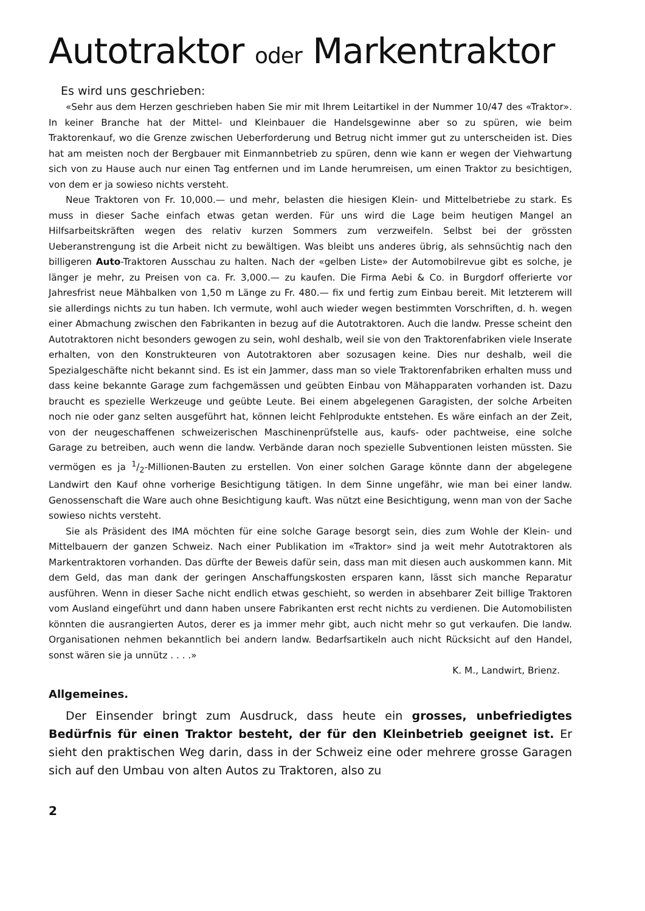Autotraktor oder Markentraktor
Es wird uns geschrieben:
«Sehr aus dem Herzen geschrieben haben Sie mir mit Ihrem Leitartikel in der Nummer 10/47 des «Traktor». In keiner Branche hat der Mittel- und Kleinbauer die Handelsgewinne aber so zu spüren, wie beim Traktorenkauf, wo die Grenze zwischen Ueberforderung und Betrug nicht immer gut zu unterscheiden ist. Dies hat am meisten noch der Bergbauer mit Einmannbetrieb zu spüren, denn wie kann er wegen der Viehwartung sich von zu Hause auch nur einen Tag entfernen und im Lande herumreisen, um einen Traktor zu besichtigen, von dem er ja sowieso nichts versteht.
Neue Traktoren von Fr. 10,000.— und mehr, belasten die hiesigen Klein- und Mittelbetriebe zu stark. Es muss in dieser Sache einfach etwas getan werden. Für uns wird die Lage beim heutigen Mangel an Hilfsarbeitskräften wegen des relativ kurzen Sommers zum verzweifeln. Selbst bei der grössten Ueberanstrengung ist die Arbeit nicht zu bewältigen. Was bleibt uns anderes übrig, als sehnsüchtig nach den billigeren Auto-Traktoren Ausschau zu halten. Nach der «gelben Liste» der Automobilrevue gibt es solche, je länger je mehr, zu Preisen von ca. Fr. 3,000.— zu kaufen. Die Firma Aebi & Co. in Burgdorf offerierte vor Jahresfrist neue Mähbalken von 1,50 m Länge zu Fr. 480.— fix und fertig zum Einbau bereit. Mit letzterem will sie allerdings nichts zu tun haben. Ich vermute, wohl auch wieder wegen bestimmten Vorschriften, d. h. wegen einer Abmachung zwischen den Fabrikanten in bezug auf die Autotraktoren. Auch die landw. Presse scheint den Autotraktoren nicht besonders gewogen zu sein, wohl deshalb, weil sie von den Traktorenfabriken viele Inserate erhalten, von den Konstrukteuren von Autotraktoren aber sozusagen keine. Dies nur deshalb, weil die Spezialgeschäfte nicht bekannt sind. Es ist ein Jammer, dass man so viele Traktorenfabriken erhalten muss und dass keine bekannte Garage zum fachgemässen und geübten Einbau von Mähapparaten vorhanden ist. Dazu braucht es spezielle Werkzeuge und geübte Leute. Bei einem abgelegenen Garagisten, der solche Arbeiten noch nie oder ganz selten ausgeführt hat, können leicht Fehlprodukte entstehen. Es wäre einfach an der Zeit, von der neugeschaffenen schweizerischen Maschinenprüfstelle aus, kaufs- oder pachtweise, eine solche Garage zu betreiben, auch wenn die landw. Verbände daran noch spezielle Subventionen leisten müssten. Sie vermögen es ja 1/2-Millionen-Bauten zu erstellen. Von einer solchen Garage könnte dann der abgelegene Landwirt den Kauf ohne vorherige Besichtigung tätigen. In dem Sinne ungefähr, wie man bei einer landw. Genossenschaft die Ware auch ohne Besichtigung kauft. Was nützt eine Besichtigung, wenn man von der Sache sowieso nichts versteht.
Sie als Präsident des IMA möchten für eine solche Garage besorgt sein, dies zum Wohle der Klein- und Mittelbauern der ganzen Schweiz. Nach einer Publikation im «Traktor» sind ja weit mehr Autotraktoren als Markentraktoren vorhanden. Das dürfte der Beweis dafür sein, dass man mit diesen auch auskommen kann. Mit dem Geld, das man dank der geringen Anschaffungskosten ersparen kann, lässt sich manche Reparatur ausführen. Wenn in dieser Sache nicht endlich etwas geschieht, so werden in absehbarer Zeit billige Traktoren vom Ausland eingeführt und dann haben unsere Fabrikanten erst recht nichts zu verdienen. Die Automobilisten könnten die ausrangierten Autos, derer es ja immer mehr gibt, auch nicht mehr so gut verkaufen. Die landw. Organisationen nehmen bekanntlich bei andern landw. Bedarfsartikeln auch nicht Rücksicht auf den Handel, sonst wären sie ja unnütz . . . .»
K. M., Landwirt, Brienz.
Allgemeines.
Der Einsender bringt zum Ausdruck, dass heute ein grosses, unbefriedigtes Bedürfnis für einen Traktor besteht, der für den Kleinbetrieb geeignet ist. Er sieht den praktischen Weg darin, dass in der Schweiz eine oder mehrere grosse Garagen sich auf den Umbau von alten Autos zu Traktoren, also zu
2